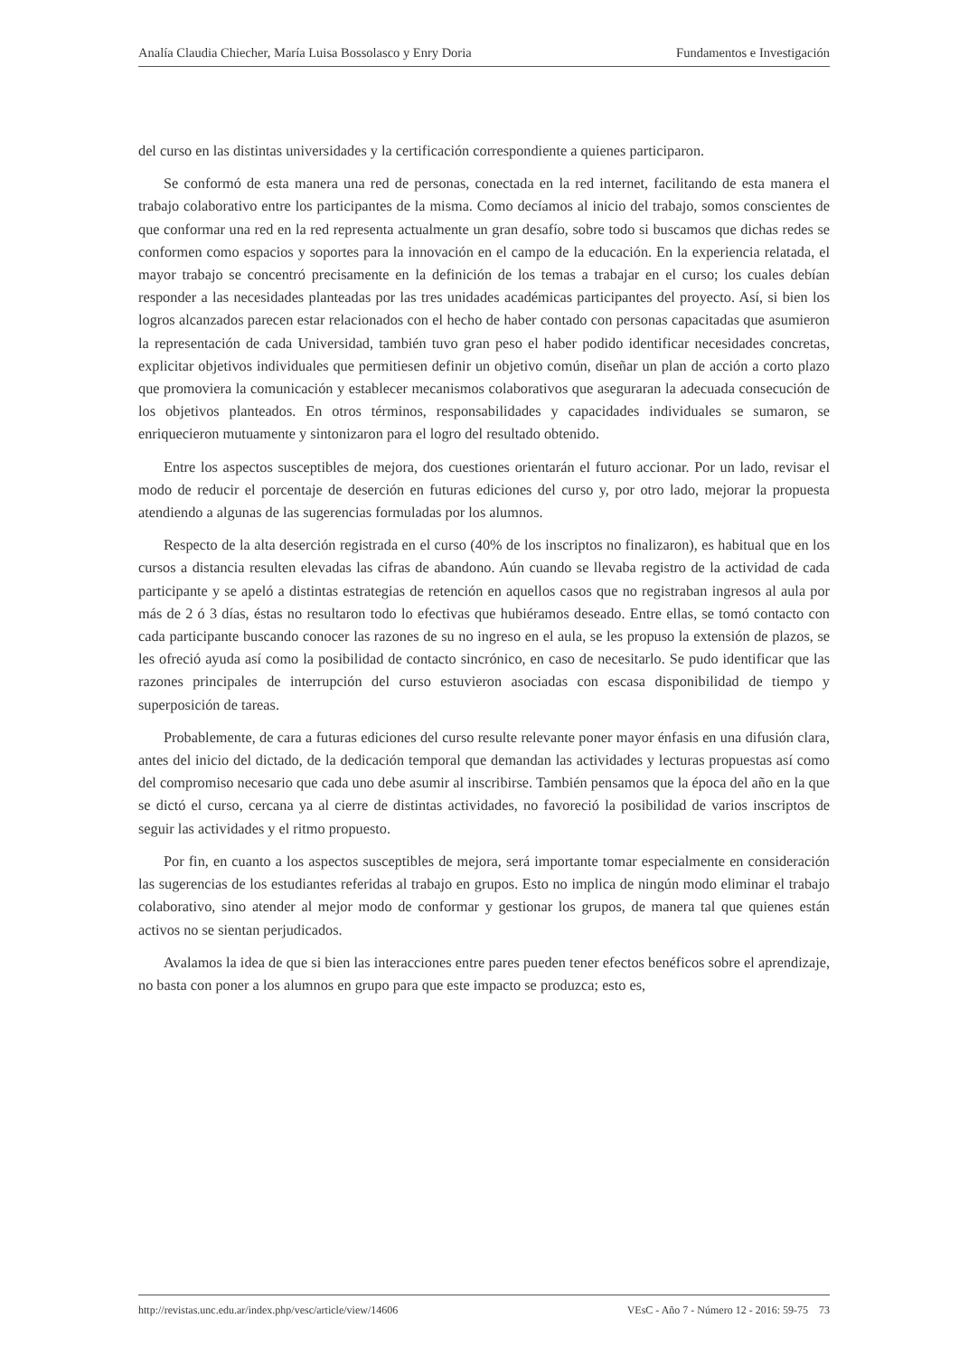Analía Claudia Chiecher, María Luisa Bossolasco y Enry Doria Fundamentos e Investigación
del curso en las distintas universidades y la certificación correspondiente a quienes participaron.
Se conformó de esta manera una red de personas, conectada en la red internet, facilitando de esta manera el trabajo colaborativo entre los participantes de la misma. Como decíamos al inicio del trabajo, somos conscientes de que conformar una red en la red representa actualmente un gran desafío, sobre todo si buscamos que dichas redes se conformen como espacios y soportes para la innovación en el campo de la educación. En la experiencia relatada, el mayor trabajo se concentró precisamente en la definición de los temas a trabajar en el curso; los cuales debían responder a las necesidades planteadas por las tres unidades académicas participantes del proyecto. Así, si bien los logros alcanzados parecen estar relacionados con el hecho de haber contado con personas capacitadas que asumieron la representación de cada Universidad, también tuvo gran peso el haber podido identificar necesidades concretas, explicitar objetivos individuales que permitiesen definir un objetivo común, diseñar un plan de acción a corto plazo que promoviera la comunicación y establecer mecanismos colaborativos que aseguraran la adecuada consecución de los objetivos planteados. En otros términos, responsabilidades y capacidades individuales se sumaron, se enriquecieron mutuamente y sintonizaron para el logro del resultado obtenido.
Entre los aspectos susceptibles de mejora, dos cuestiones orientarán el futuro accionar. Por un lado, revisar el modo de reducir el porcentaje de deserción en futuras ediciones del curso y, por otro lado, mejorar la propuesta atendiendo a algunas de las sugerencias formuladas por los alumnos.
Respecto de la alta deserción registrada en el curso (40% de los inscriptos no finalizaron), es habitual que en los cursos a distancia resulten elevadas las cifras de abandono. Aún cuando se llevaba registro de la actividad de cada participante y se apeló a distintas estrategias de retención en aquellos casos que no registraban ingresos al aula por más de 2 ó 3 días, éstas no resultaron todo lo efectivas que hubiéramos deseado. Entre ellas, se tomó contacto con cada participante buscando conocer las razones de su no ingreso en el aula, se les propuso la extensión de plazos, se les ofreció ayuda así como la posibilidad de contacto sincrónico, en caso de necesitarlo. Se pudo identificar que las razones principales de interrupción del curso estuvieron asociadas con escasa disponibilidad de tiempo y superposición de tareas.
Probablemente, de cara a futuras ediciones del curso resulte relevante poner mayor énfasis en una difusión clara, antes del inicio del dictado, de la dedicación temporal que demandan las actividades y lecturas propuestas así como del compromiso necesario que cada uno debe asumir al inscribirse. También pensamos que la época del año en la que se dictó el curso, cercana ya al cierre de distintas actividades, no favoreció la posibilidad de varios inscriptos de seguir las actividades y el ritmo propuesto.
Por fin, en cuanto a los aspectos susceptibles de mejora, será importante tomar especialmente en consideración las sugerencias de los estudiantes referidas al trabajo en grupos. Esto no implica de ningún modo eliminar el trabajo colaborativo, sino atender al mejor modo de conformar y gestionar los grupos, de manera tal que quienes están activos no se sientan perjudicados.
Avalamos la idea de que si bien las interacciones entre pares pueden tener efectos benéficos sobre el aprendizaje, no basta con poner a los alumnos en grupo para que este impacto se produzca; esto es,
http://revistas.unc.edu.ar/index.php/vesc/article/view/14606 VEsC - Año 7 - Número 12 - 2016: 59-75 73